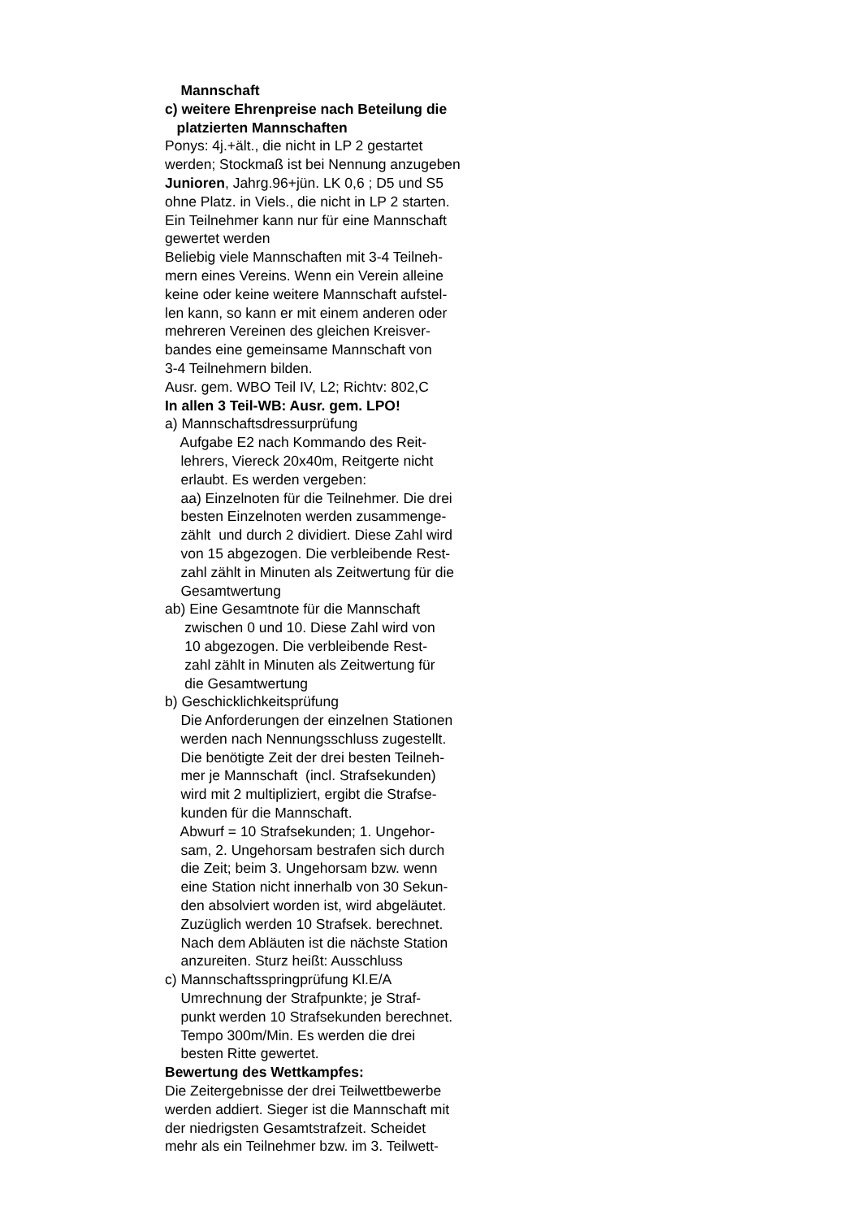Mannschaft
c) weitere Ehrenpreise nach Beteilung die
platzierten Mannschaften
Ponys: 4j.+ält., die nicht in LP 2 gestartet
werden; Stockmaß ist bei Nennung anzugeben
Junioren, Jahrg.96+jün. LK 0,6 ; D5 und S5
ohne Platz. in Viels., die nicht in LP 2 starten.
Ein Teilnehmer kann nur für eine Mannschaft
gewertet werden
Beliebig viele Mannschaften mit 3-4 Teilneh-
mern eines Vereins. Wenn ein Verein alleine
keine oder keine weitere Mannschaft aufstel-
len kann, so kann er mit einem anderen oder
mehreren Vereinen des gleichen Kreisver-
bandes eine gemeinsame Mannschaft von
3-4 Teilnehmern bilden.
Ausr. gem. WBO Teil IV, L2; Richtv: 802,C
In allen 3 Teil-WB: Ausr. gem. LPO!
a) Mannschaftsdressurprüfung
Aufgabe E2 nach Kommando des Reit-
lehrers, Viereck 20x40m, Reitgerte nicht
erlaubt. Es werden vergeben:
aa) Einzelnoten für die Teilnehmer. Die drei
besten Einzelnoten werden zusammenge-
zählt und durch 2 dividiert. Diese Zahl wird
von 15 abgezogen. Die verbleibende Rest-
zahl zählt in Minuten als Zeitwertung für die
Gesamtwertung
ab) Eine Gesamtnote für die Mannschaft
zwischen 0 und 10. Diese Zahl wird von
10 abgezogen. Die verbleibende Rest-
zahl zählt in Minuten als Zeitwertung für
die Gesamtwertung
b) Geschicklichkeitsprüfung
Die Anforderungen der einzelnen Stationen
werden nach Nennungsschluss zugestellt.
Die benötigte Zeit der drei besten Teilneh-
mer je Mannschaft (incl. Strafsekunden)
wird mit 2 multipliziert, ergibt die Strafse-
kunden für die Mannschaft.
Abwurf = 10 Strafsekunden; 1. Ungehor-
sam, 2. Ungehorsam bestrafen sich durch
die Zeit; beim 3. Ungehorsam bzw. wenn
eine Station nicht innerhalb von 30 Sekun-
den absolviert worden ist, wird abgeläutet.
Zuzüglich werden 10 Strafsek. berechnet.
Nach dem Abläuten ist die nächste Station
anzureiten. Sturz heißt: Ausschluss
c) Mannschaftsspringprüfung Kl.E/A
Umrechnung der Strafpunkte; je Straf-
punkt werden 10 Strafsekunden berechnet.
Tempo 300m/Min. Es werden die drei
besten Ritte gewertet.
Bewertung des Wettkampfes:
Die Zeitergebnisse der drei Teilwettbewerbe
werden addiert. Sieger ist die Mannschaft mit
der niedrigsten Gesamtstrafzeit. Scheidet
mehr als ein Teilnehmer bzw. im 3. Teilwett-